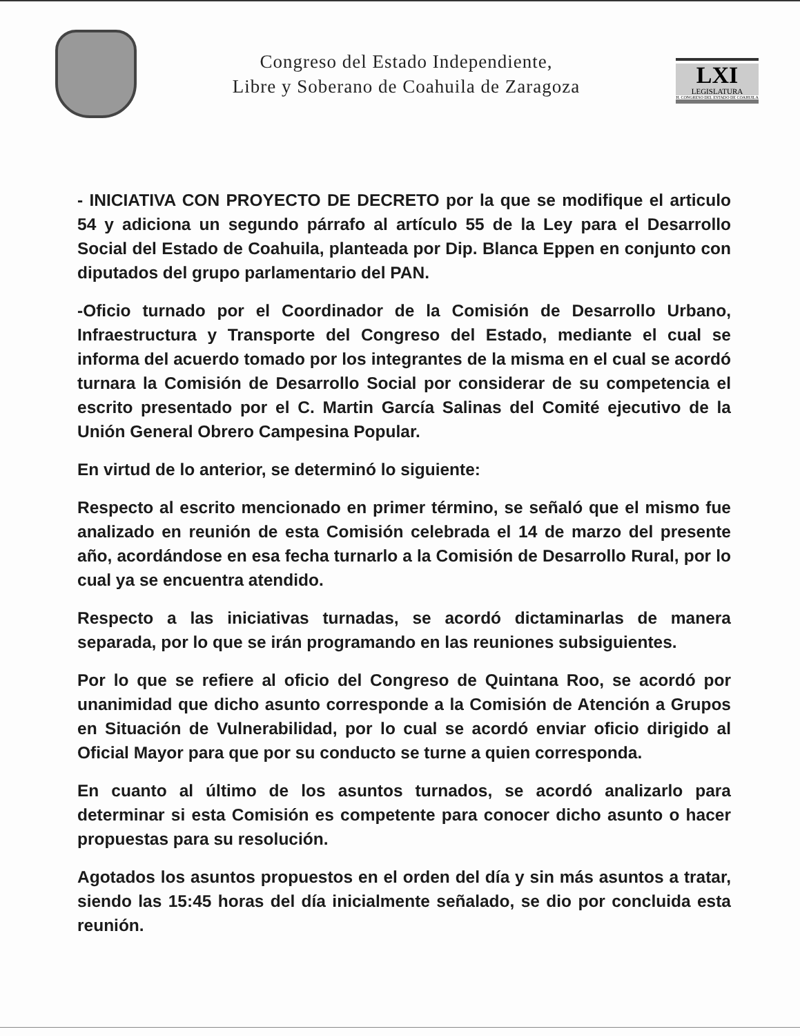Congreso del Estado Independiente,
Libre y Soberano de Coahuila de Zaragoza
LXI
LEGISLATURA
H. CONGRESO DEL ESTADO DE COAHUILA
- INICIATIVA CON PROYECTO DE DECRETO por la que se modifique el articulo 54 y adiciona un segundo párrafo al artículo 55 de la Ley para el Desarrollo Social del Estado de Coahuila, planteada por Dip. Blanca Eppen en conjunto con diputados del grupo parlamentario del PAN.
-Oficio turnado por el Coordinador de la Comisión de Desarrollo Urbano, Infraestructura y Transporte del Congreso del Estado, mediante el cual se informa del acuerdo tomado por los integrantes de la misma en el cual se acordó turnara la Comisión de Desarrollo Social por considerar de su competencia el escrito presentado por el C. Martin García Salinas del Comité ejecutivo de la Unión General Obrero Campesina Popular.
En virtud de lo anterior, se determinó lo siguiente:
Respecto al escrito mencionado en primer término, se señaló que el mismo fue analizado en reunión de esta Comisión celebrada el 14 de marzo del presente año, acordándose en esa fecha turnarlo a la Comisión de Desarrollo Rural, por lo cual ya se encuentra atendido.
Respecto a las iniciativas turnadas, se acordó dictaminarlas de manera separada, por lo que se irán programando en las reuniones subsiguientes.
Por lo que se refiere al oficio del Congreso de Quintana Roo, se acordó por unanimidad que dicho asunto corresponde a la Comisión de Atención a Grupos en Situación de Vulnerabilidad, por lo cual se acordó enviar oficio dirigido al Oficial Mayor para que por su conducto se turne a quien corresponda.
En cuanto al último de los asuntos turnados, se acordó analizarlo para determinar si esta Comisión es competente para conocer dicho asunto o hacer propuestas para su resolución.
Agotados los asuntos propuestos en el orden del día y sin más asuntos a tratar, siendo las 15:45 horas del día inicialmente señalado, se dio por concluida esta reunión.